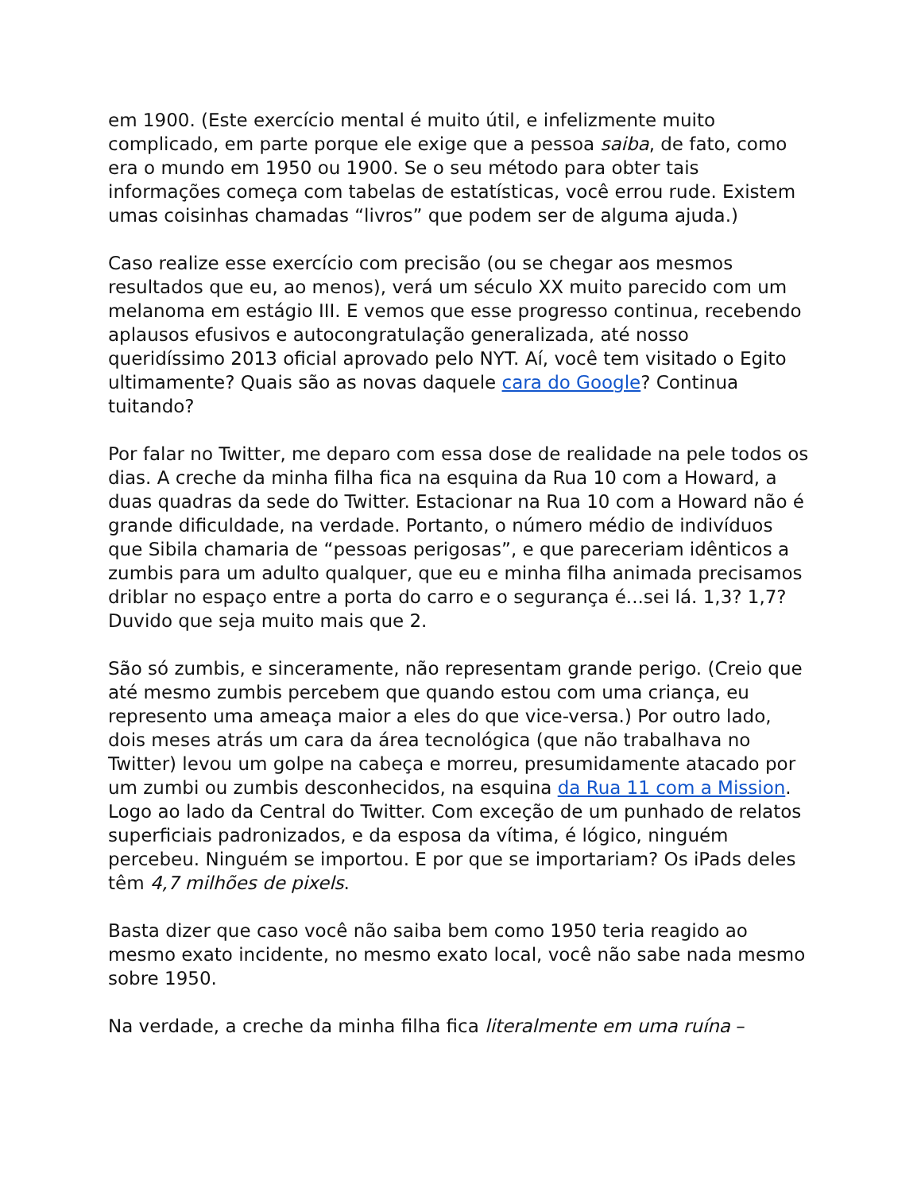em 1900. (Este exercício mental é muito útil, e infelizmente muito complicado, em parte porque ele exige que a pessoa saiba, de fato, como era o mundo em 1950 ou 1900. Se o seu método para obter tais informações começa com tabelas de estatísticas, você errou rude. Existem umas coisinhas chamadas “livros” que podem ser de alguma ajuda.)
Caso realize esse exercício com precisão (ou se chegar aos mesmos resultados que eu, ao menos), verá um século XX muito parecido com um melanoma em estágio III. E vemos que esse progresso continua, recebendo aplausos efusivos e autocongratulação generalizada, até nosso queridíssimo 2013 oficial aprovado pelo NYT. Aí, você tem visitado o Egito ultimamente? Quais são as novas daquele cara do Google? Continua tuitando?
Por falar no Twitter, me deparo com essa dose de realidade na pele todos os dias. A creche da minha filha fica na esquina da Rua 10 com a Howard, a duas quadras da sede do Twitter. Estacionar na Rua 10 com a Howard não é grande dificuldade, na verdade. Portanto, o número médio de indivíduos que Sibila chamaria de “pessoas perigosas”, e que pareceriam idênticos a zumbis para um adulto qualquer, que eu e minha filha animada precisamos driblar no espaço entre a porta do carro e o segurança é...sei lá. 1,3? 1,7? Duvido que seja muito mais que 2.
São só zumbis, e sinceramente, não representam grande perigo. (Creio que até mesmo zumbis percebem que quando estou com uma criança, eu represento uma ameaça maior a eles do que vice-versa.) Por outro lado, dois meses atrás um cara da área tecnológica (que não trabalhava no Twitter) levou um golpe na cabeça e morreu, presumidamente atacado por um zumbi ou zumbis desconhecidos, na esquina da Rua 11 com a Mission. Logo ao lado da Central do Twitter. Com exceção de um punhado de relatos superficiais padronizados, e da esposa da vítima, é lógico, ninguém percebeu. Ninguém se importou. E por que se importariam? Os iPads deles têm 4,7 milhões de pixels.
Basta dizer que caso você não saiba bem como 1950 teria reagido ao mesmo exato incidente, no mesmo exato local, você não sabe nada mesmo sobre 1950.
Na verdade, a creche da minha filha fica literalmente em uma ruína –